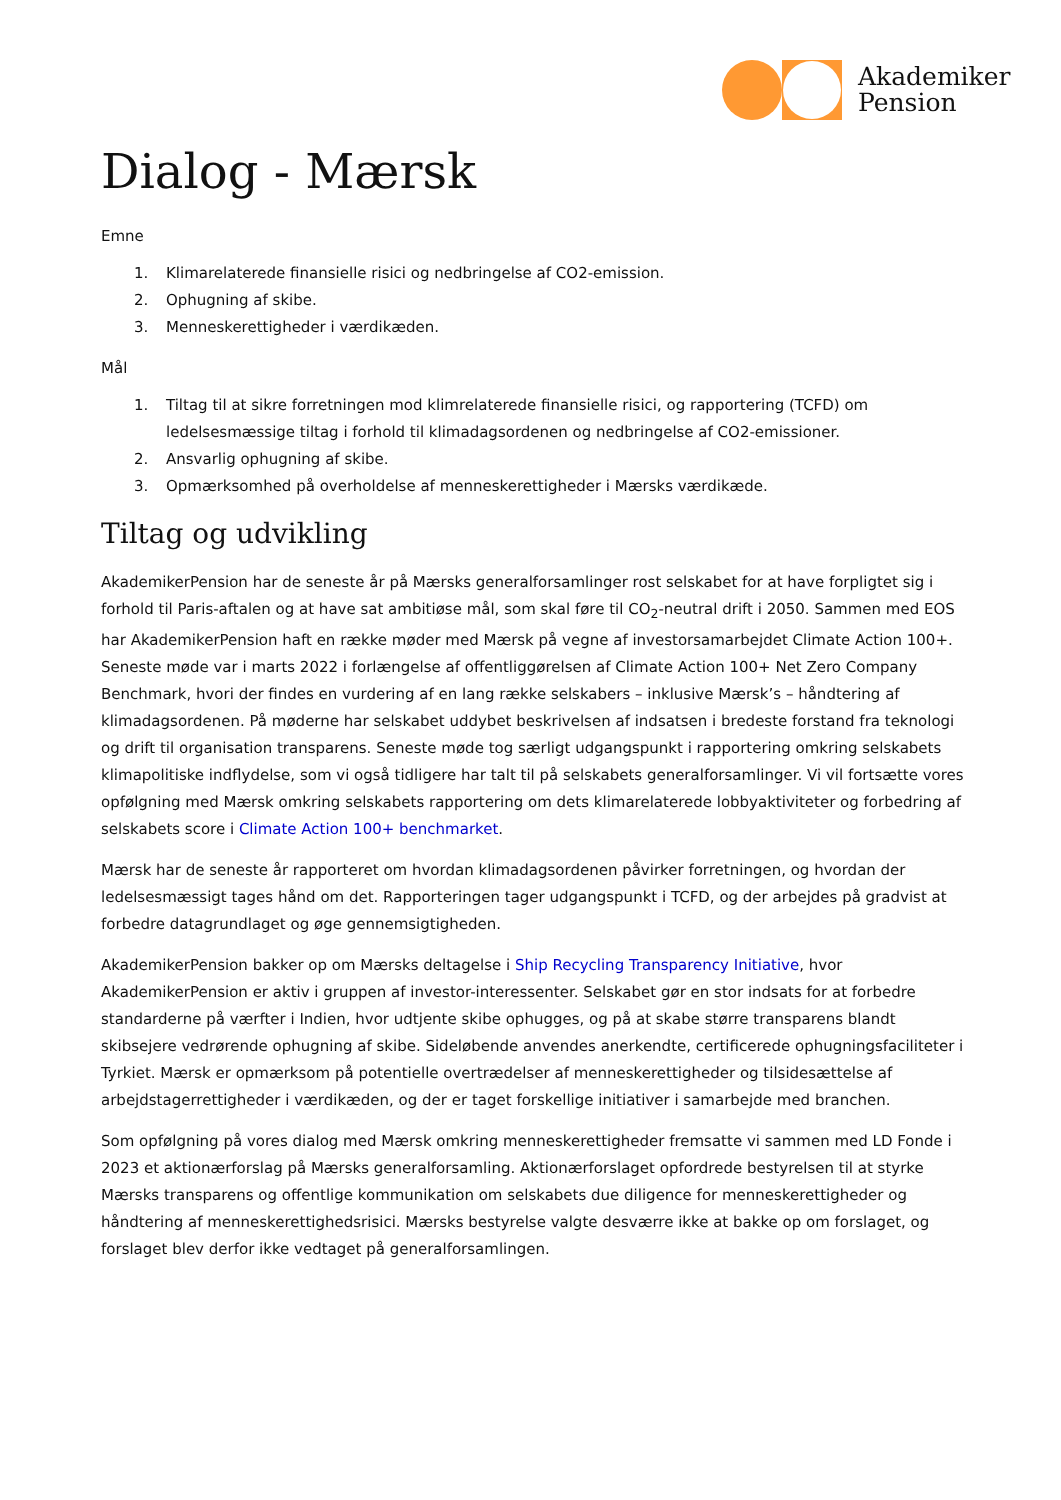Akademiker
Pension
Dialog - Mærsk
Emne
1. Klimarelaterede finansielle risici og nedbringelse af CO2-emission.
2. Ophugning af skibe.
3. Menneskerettigheder i værdikæden.
Mål
1. Tiltag til at sikre forretningen mod klimrelaterede finansielle risici, og rapportering (TCFD) om ledelsesmæssige tiltag i forhold til klimadagsordenen og nedbringelse af CO2-emissioner.
2. Ansvarlig ophugning af skibe.
3. Opmærksomhed på overholdelse af menneskerettigheder i Mærsks værdikæde.
Tiltag og udvikling
AkademikerPension har de seneste år på Mærsks generalforsamlinger rost selskabet for at have forpligtet sig i forhold til Paris-aftalen og at have sat ambitiøse mål, som skal føre til CO<sub>2</sub>-neutral drift i 2050. Sammen med EOS har AkademikerPension haft en række møder med Mærsk på vegne af investorsamarbejdet Climate Action 100+. Seneste møde var i marts 2022 i forlængelse af offentliggørelsen af Climate Action 100+ Net Zero Company Benchmark, hvori der findes en vurdering af en lang række selskabers – inklusive Mærsk’s – håndtering af klimadagsordenen. På møderne har selskabet uddybet beskrivelsen af indsatsen i bredeste forstand fra teknologi og drift til organisation transparens. Seneste møde tog særligt udgangspunkt i rapportering omkring selskabets klimapolitiske indflydelse, som vi også tidligere har talt til på selskabets generalforsamlinger. Vi vil fortsætte vores opfølgning med Mærsk omkring selskabets rapportering om dets klimarelaterede lobbyaktiviteter og forbedring af selskabets score i Climate Action 100+ benchmarket.
Mærsk har de seneste år rapporteret om hvordan klimadagsordenen påvirker forretningen, og hvordan der ledelsesmæssigt tages hånd om det. Rapporteringen tager udgangspunkt i TCFD, og der arbejdes på gradvist at forbedre datagrundlaget og øge gennemsigtigheden.
AkademikerPension bakker op om Mærsks deltagelse i Ship Recycling Transparency Initiative, hvor AkademikerPension er aktiv i gruppen af investor-interessenter. Selskabet gør en stor indsats for at forbedre standarderne på værfter i Indien, hvor udtjente skibe ophugges, og på at skabe større transparens blandt skibsejere vedrørende ophugning af skibe. Sideløbende anvendes anerkendte, certificerede ophugningsfaciliteter i Tyrkiet. Mærsk er opmærksom på potentielle overtrædelser af menneskerettigheder og tilsidesættelse af arbejdstagerrettigheder i værdikæden, og der er taget forskellige initiativer i samarbejde med branchen.
Som opfølgning på vores dialog med Mærsk omkring menneskerettigheder fremsatte vi sammen med LD Fonde i 2023 et aktionærforslag på Mærsks generalforsamling. Aktionærforslaget opfordrede bestyrelsen til at styrke Mærsks transparens og offentlige kommunikation om selskabets due diligence for menneskerettigheder og håndtering af menneskerettighedsrisici. Mærsks bestyrelse valgte desværre ikke at bakke op om forslaget, og forslaget blev derfor ikke vedtaget på generalforsamlingen.